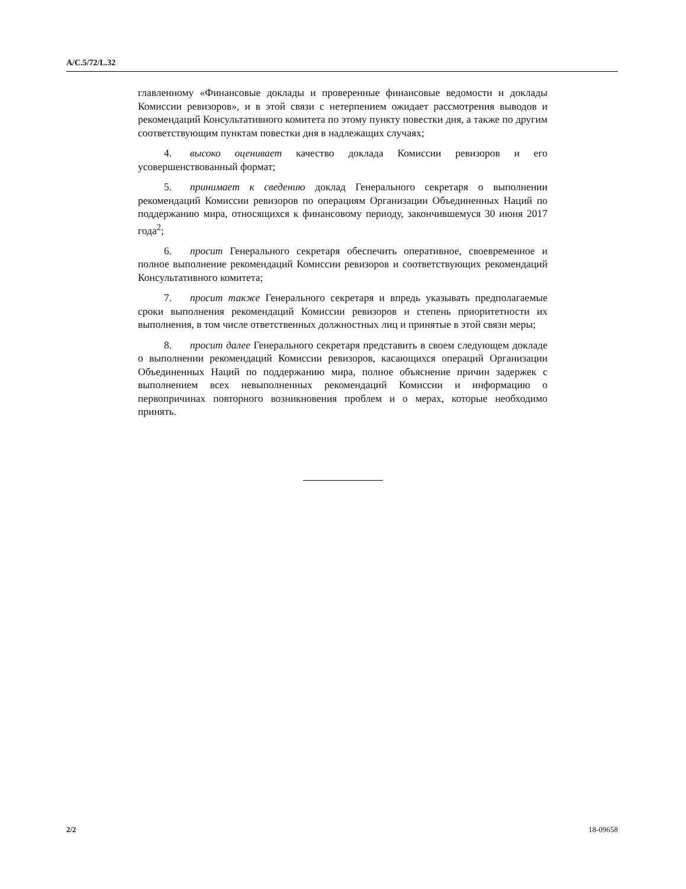A/C.5/72/L.32
главленному «Финансовые доклады и проверенные финансовые ведомости и доклады Комиссии ревизоров», и в этой связи с нетерпением ожидает рассмотрения выводов и рекомендаций Консультативного комитета по этому пункту повестки дня, а также по другим соответствующим пунктам повестки дня в надлежащих случаях;
4. высоко оценивает качество доклада Комиссии ревизоров и его усовершенствованный формат;
5. принимает к сведению доклад Генерального секретаря о выполнении рекомендаций Комиссии ревизоров по операциям Организации Объединенных Наций по поддержанию мира, относящихся к финансовому периоду, закончившемуся 30 июня 2017 года<sup>2</sup>;
6. просит Генерального секретаря обеспечить оперативное, своевременное и полное выполнение рекомендаций Комиссии ревизоров и соответствующих рекомендаций Консультативного комитета;
7. просит также Генерального секретаря и впредь указывать предполагаемые сроки выполнения рекомендаций Комиссии ревизоров и степень приоритетности их выполнения, в том числе ответственных должностных лиц и принятые в этой связи меры;
8. просит далее Генерального секретаря представить в своем следующем докладе о выполнении рекомендаций Комиссии ревизоров, касающихся операций Организации Объединенных Наций по поддержанию мира, полное объяснение причин задержек с выполнением всех невыполненных рекомендаций Комиссии и информацию о первопричинах повторного возникновения проблем и о мерах, которые необходимо принять.
2/2 18-09658